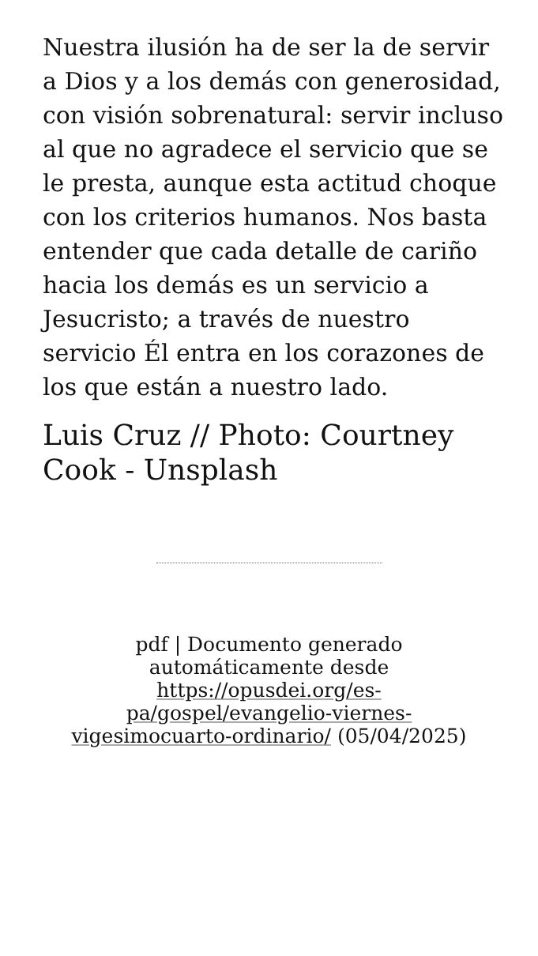Nuestra ilusión ha de ser la de servir a Dios y a los demás con generosidad, con visión sobrenatural: servir incluso al que no agradece el servicio que se le presta, aunque esta actitud choque con los criterios humanos. Nos basta entender que cada detalle de cariño hacia los demás es un servicio a Jesucristo; a través de nuestro servicio Él entra en los corazones de los que están a nuestro lado.
Luis Cruz // Photo: Courtney Cook - Unsplash
pdf | Documento generado automáticamente desde https://opusdei.org/es-pa/gospel/evangelio-viernes-vigesimocuarto-ordinario/ (05/04/2025)